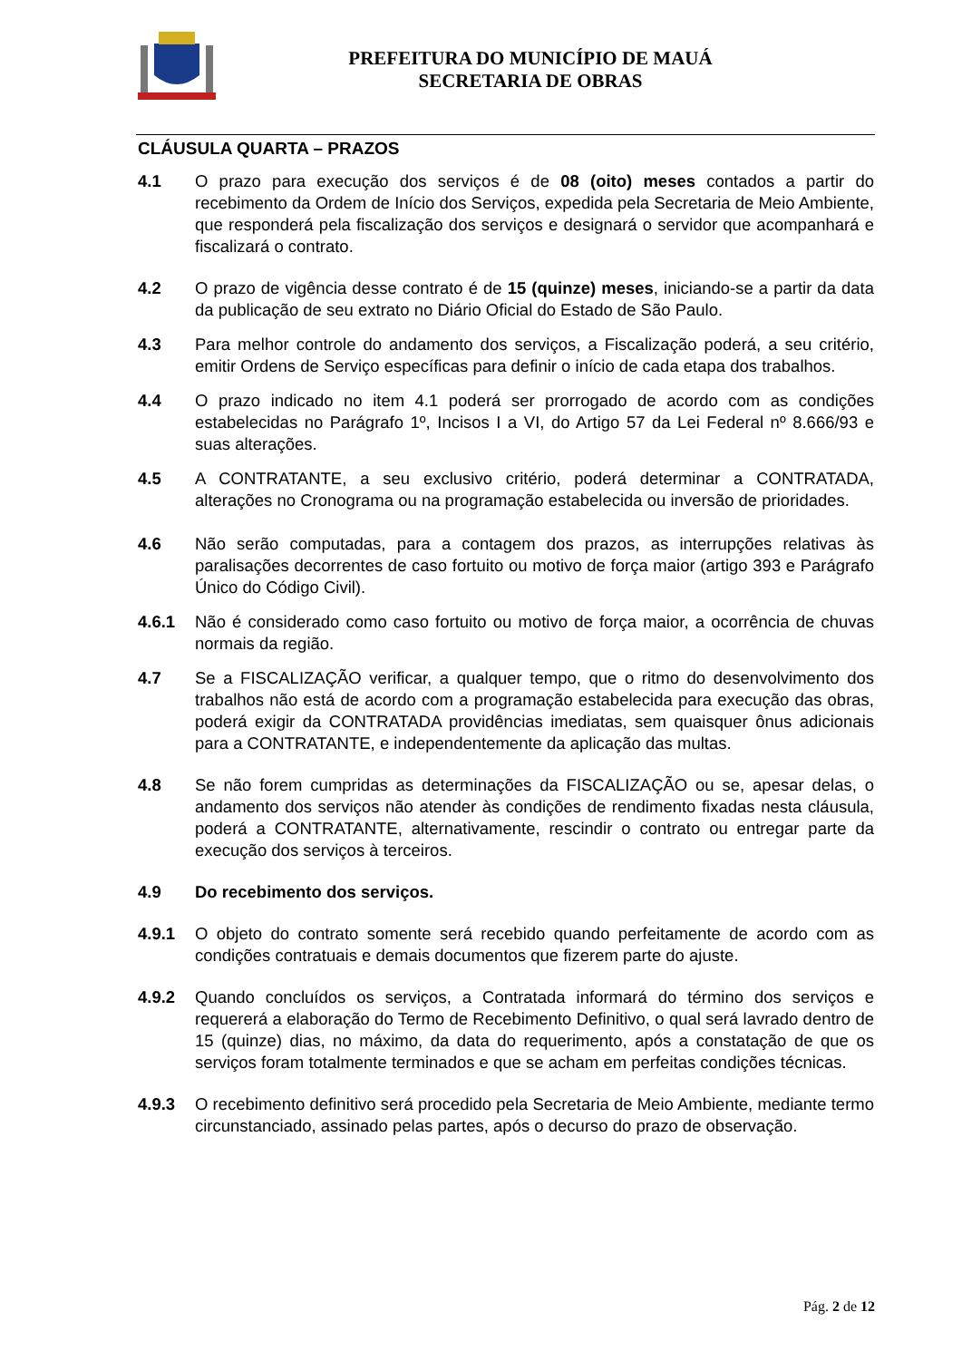PREFEITURA DO MUNICÍPIO DE MAUÁ
SECRETARIA DE OBRAS
CLÁUSULA QUARTA – PRAZOS
4.1 O prazo para execução dos serviços é de 08 (oito) meses contados a partir do recebimento da Ordem de Início dos Serviços, expedida pela Secretaria de Meio Ambiente, que responderá pela fiscalização dos serviços e designará o servidor que acompanhará e fiscalizará o contrato.
4.2 O prazo de vigência desse contrato é de 15 (quinze) meses, iniciando-se a partir da data da publicação de seu extrato no Diário Oficial do Estado de São Paulo.
4.3 Para melhor controle do andamento dos serviços, a Fiscalização poderá, a seu critério, emitir Ordens de Serviço específicas para definir o início de cada etapa dos trabalhos.
4.4 O prazo indicado no item 4.1 poderá ser prorrogado de acordo com as condições estabelecidas no Parágrafo 1º, Incisos I a VI, do Artigo 57 da Lei Federal nº 8.666/93 e suas alterações.
4.5 A CONTRATANTE, a seu exclusivo critério, poderá determinar a CONTRATADA, alterações no Cronograma ou na programação estabelecida ou inversão de prioridades.
4.6 Não serão computadas, para a contagem dos prazos, as interrupções relativas às paralisações decorrentes de caso fortuito ou motivo de força maior (artigo 393 e Parágrafo Único do Código Civil).
4.6.1 Não é considerado como caso fortuito ou motivo de força maior, a ocorrência de chuvas normais da região.
4.7 Se a FISCALIZAÇÃO verificar, a qualquer tempo, que o ritmo do desenvolvimento dos trabalhos não está de acordo com a programação estabelecida para execução das obras, poderá exigir da CONTRATADA providências imediatas, sem quaisquer ônus adicionais para a CONTRATANTE, e independentemente da aplicação das multas.
4.8 Se não forem cumpridas as determinações da FISCALIZAÇÃO ou se, apesar delas, o andamento dos serviços não atender às condições de rendimento fixadas nesta cláusula, poderá a CONTRATANTE, alternativamente, rescindir o contrato ou entregar parte da execução dos serviços à terceiros.
4.9 Do recebimento dos serviços.
4.9.1 O objeto do contrato somente será recebido quando perfeitamente de acordo com as condições contratuais e demais documentos que fizerem parte do ajuste.
4.9.2 Quando concluídos os serviços, a Contratada informará do término dos serviços e requererá a elaboração do Termo de Recebimento Definitivo, o qual será lavrado dentro de 15 (quinze) dias, no máximo, da data do requerimento, após a constatação de que os serviços foram totalmente terminados e que se acham em perfeitas condições técnicas.
4.9.3 O recebimento definitivo será procedido pela Secretaria de Meio Ambiente, mediante termo circunstanciado, assinado pelas partes, após o decurso do prazo de observação.
Pág. 2 de 12